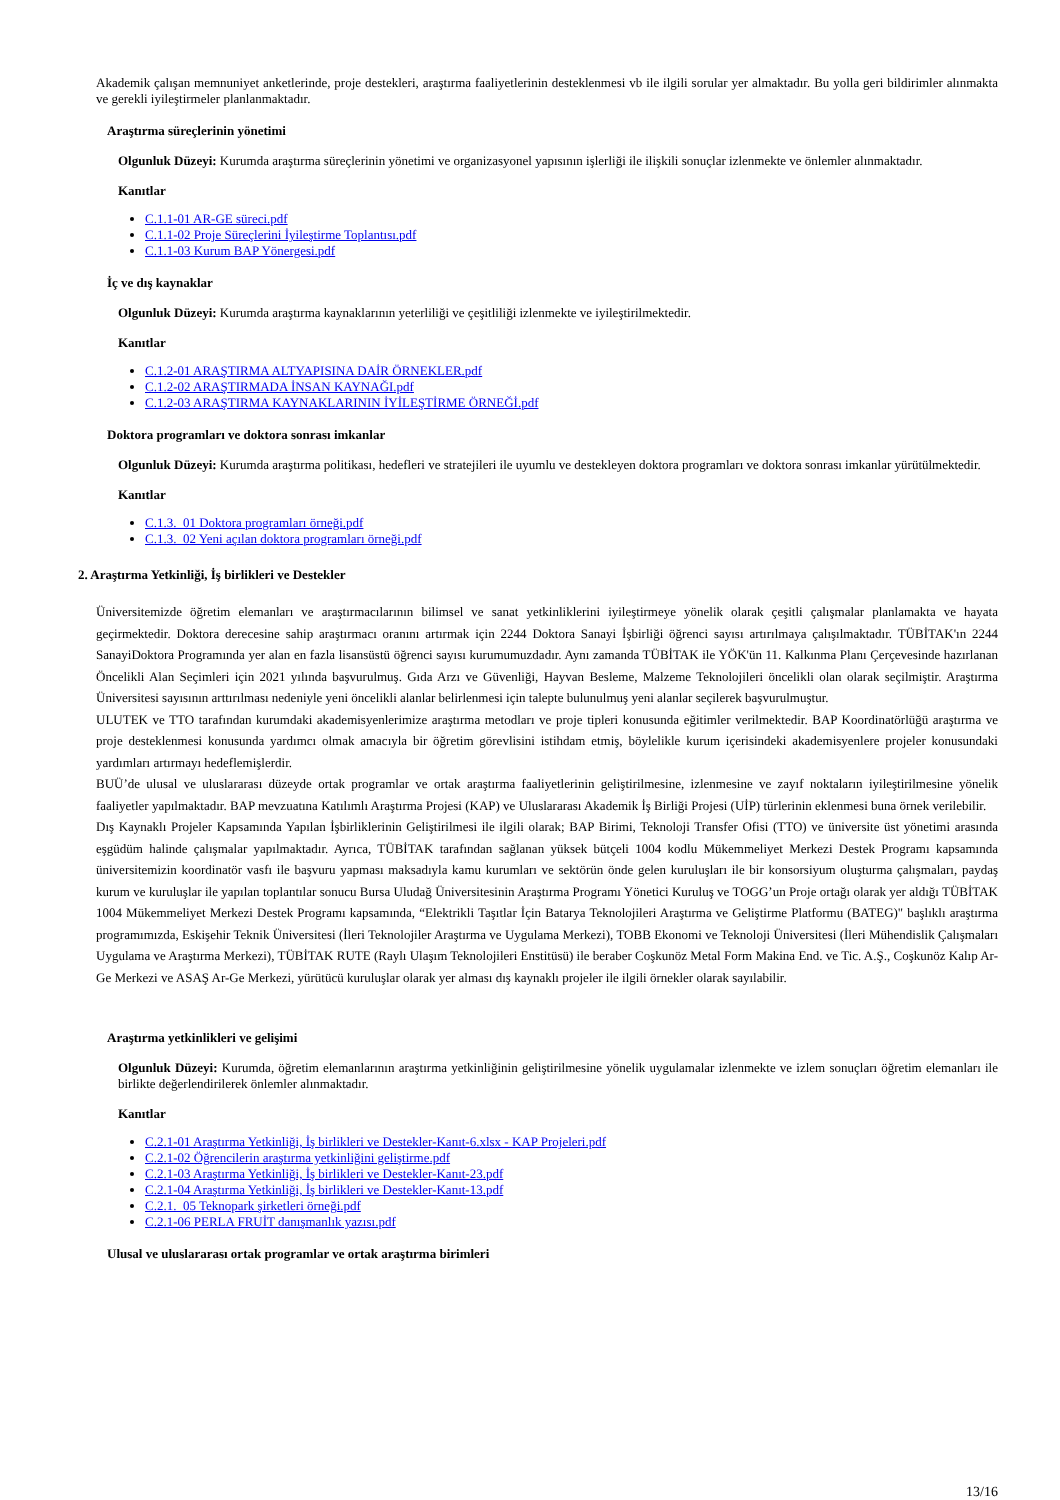Akademik çalışan memnuniyet anketlerinde, proje destekleri, araştırma faaliyetlerinin desteklenmesi vb ile ilgili sorular yer almaktadır. Bu yolla geri bildirimler alınmakta ve gerekli iyileştirmeler planlanmaktadır.
Araştırma süreçlerinin yönetimi
Olgunluk Düzeyi: Kurumda araştırma süreçlerinin yönetimi ve organizasyonel yapısının işlerliği ile ilişkili sonuçlar izlenmekte ve önlemler alınmaktadır.
Kanıtlar
C.1.1-01 AR-GE süreci.pdf
C.1.1-02 Proje Süreçlerini İyileştirme Toplantısı.pdf
C.1.1-03 Kurum BAP Yönergesi.pdf
İç ve dış kaynaklar
Olgunluk Düzeyi: Kurumda araştırma kaynaklarının yeterliliği ve çeşitliliği izlenmekte ve iyileştirilmektedir.
Kanıtlar
C.1.2-01 ARAŞTIRMA ALTYAPISINA DAİR ÖRNEKLER.pdf
C.1.2-02 ARAŞTIRMADA İNSAN KAYNAĞI.pdf
C.1.2-03 ARAŞTIRMA KAYNAKLARININ İYİLEŞTİRME ÖRNEĞİ.pdf
Doktora programları ve doktora sonrası imkanlar
Olgunluk Düzeyi: Kurumda araştırma politikası, hedefleri ve stratejileri ile uyumlu ve destekleyen doktora programları ve doktora sonrası imkanlar yürütülmektedir.
Kanıtlar
C.1.3._01 Doktora programları örneği.pdf
C.1.3._02 Yeni açılan doktora programları örneği.pdf
2. Araştırma Yetkinliği, İş birlikleri ve Destekler
Üniversitemizde öğretim elemanları ve araştırmacılarının bilimsel ve sanat yetkinliklerini iyileştirmeye yönelik olarak çeşitli çalışmalar planlamakta ve hayata geçirmektedir. Doktora derecesine sahip araştırmacı oranını artırmak için 2244 Doktora Sanayi İşbirliği öğrenci sayısı artırılmaya çalışılmaktadır. TÜBİTAK'ın 2244 SanayiDoktora Programında yer alan en fazla lisansüstü öğrenci sayısı kurumumuzdadır. Aynı zamanda TÜBİTAK ile YÖK'ün 11. Kalkınma Planı Çerçevesinde hazırlanan Öncelikli Alan Seçimleri için 2021 yılında başvurulmuş. Gıda Arzı ve Güvenliği, Hayvan Besleme, Malzeme Teknolojileri öncelikli olan olarak seçilmiştir. Araştırma Üniversitesi sayısının arttırılması nedeniyle yeni öncelikli alanlar belirlenmesi için talepte bulunulmuş yeni alanlar seçilerek başvurulmuştur.
ULUTEK ve TTO tarafından kurumdaki akademisyenlerimize araştırma metodları ve proje tipleri konusunda eğitimler verilmektedir. BAP Koordinatörlüğü araştırma ve proje desteklenmesi konusunda yardımcı olmak amacıyla bir öğretim görevlisini istihdam etmiş, böylelikle kurum içerisindeki akademisyenlere projeler konusundaki yardımları artırmayı hedeflemişlerdir.
BUÜ’de ulusal ve uluslararası düzeyde ortak programlar ve ortak araştırma faaliyetlerinin geliştirilmesine, izlenmesine ve zayıf noktaların iyileştirilmesine yönelik faaliyetler yapılmaktadır. BAP mevzuatına Katılımlı Araştırma Projesi (KAP) ve Uluslararası Akademik İş Birliği Projesi (UİP) türlerinin eklenmesi buna örnek verilebilir.
Dış Kaynaklı Projeler Kapsamında Yapılan İşbirliklerinin Geliştirilmesi ile ilgili olarak; BAP Birimi, Teknoloji Transfer Ofisi (TTO) ve üniversite üst yönetimi arasında eşgüdüm halinde çalışmalar yapılmaktadır. Ayrıca, TÜBİTAK tarafından sağlanan yüksek bütçeli 1004 kodlu Mükemmeliyet Merkezi Destek Programı kapsamında üniversitemizin koordinatör vasfı ile başvuru yapması maksadıyla kamu kurumları ve sektörün önde gelen kuruluşları ile bir konsorsiyum oluşturma çalışmaları, paydaş kurum ve kuruluşlar ile yapılan toplantılar sonucu Bursa Uludağ Üniversitesinin Araştırma Programı Yönetici Kuruluş ve TOGG’un Proje ortağı olarak yer aldığı TÜBİTAK 1004 Mükemmeliyet Merkezi Destek Programı kapsamında, “Elektrikli Taşıtlar İçin Batarya Teknolojileri Araştırma ve Geliştirme Platformu (BATEG)" başlıklı araştırma programımızda, Eskişehir Teknik Üniversitesi (İleri Teknolojiler Araştırma ve Uygulama Merkezi), TOBB Ekonomi ve Teknoloji Üniversitesi (İleri Mühendislik Çalışmaları Uygulama ve Araştırma Merkezi), TÜBİTAK RUTE (Raylı Ulaşım Teknolojileri Enstitüsü) ile beraber Coşkunöz Metal Form Makina End. ve Tic. A.Ş., Coşkunöz Kalıp Ar-Ge Merkezi ve ASAŞ Ar-Ge Merkezi, yürütücü kuruluşlar olarak yer alması dış kaynaklı projeler ile ilgili örnekler olarak sayılabilir.
Araştırma yetkinlikleri ve gelişimi
Olgunluk Düzeyi: Kurumda, öğretim elemanlarının araştırma yetkinliğinin geliştirilmesine yönelik uygulamalar izlenmekte ve izlem sonuçları öğretim elemanları ile birlikte değerlendirilerek önlemler alınmaktadır.
Kanıtlar
C.2.1-01 Araştırma Yetkinliği, İş birlikleri ve Destekler-Kanıt-6.xlsx - KAP Projeleri.pdf
C.2.1-02 Öğrencilerin araştırma yetkinliğini geliştirme.pdf
C.2.1-03 Araştırma Yetkinliği, İş birlikleri ve Destekler-Kanıt-23.pdf
C.2.1-04 Araştırma Yetkinliği, İş birlikleri ve Destekler-Kanıt-13.pdf
C.2.1._05 Teknopark şirketleri örneği.pdf
C.2.1-06 PERLA FRUİT danışmanlık yazısı.pdf
Ulusal ve uluslararası ortak programlar ve ortak araştırma birimleri
13/16